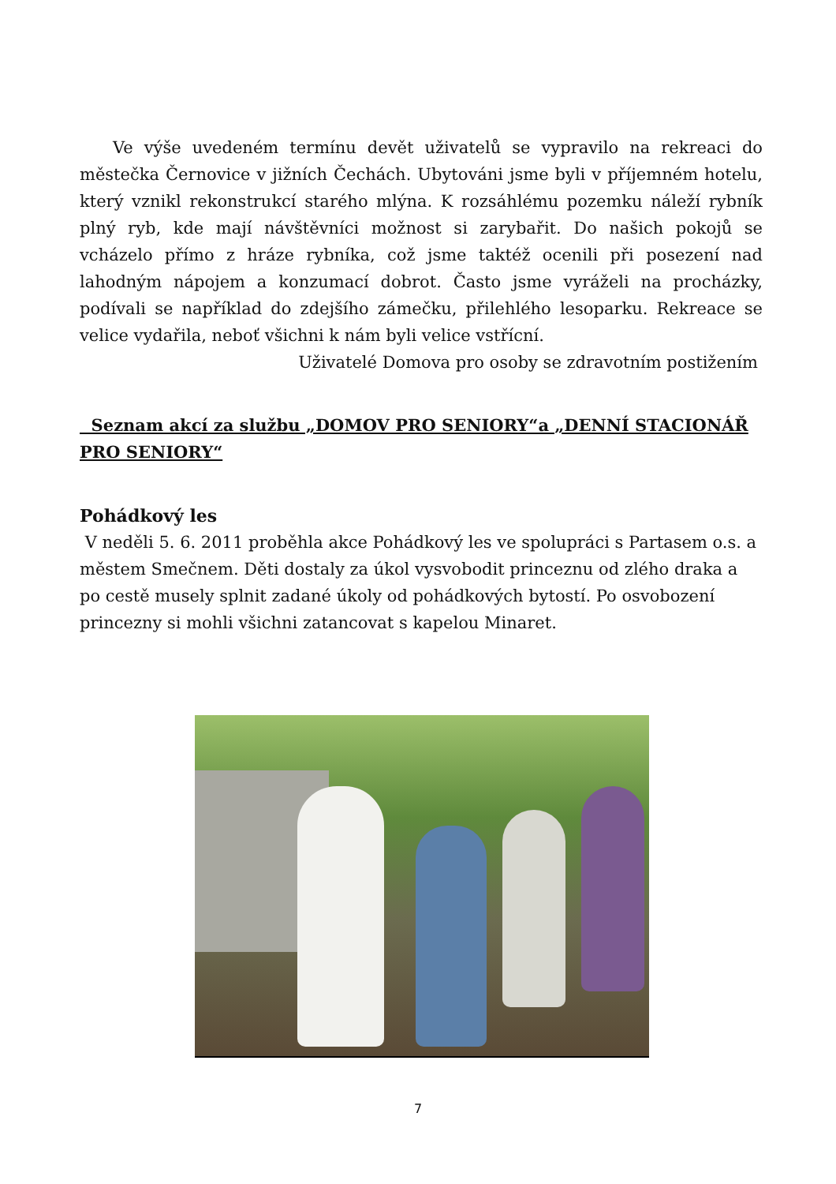Ve výše uvedeném termínu devět uživatelů se vypravilo na rekreaci do městečka Černovice v jižních Čechách. Ubytováni jsme byli v příjemném hotelu, který vznikl rekonstrukcí starého mlýna. K rozsáhlému pozemku náleží rybník plný ryb, kde mají návštěvníci možnost si zarybařit. Do našich pokojů se vcházelo přímo z hráze rybníka, což jsme taktéž ocenili při posezení nad lahodným nápojem a konzumací dobrot. Často jsme vyráželi na procházky, podívali se například do zdejšího zámečku, přilehlého lesoparku. Rekreace se velice vydařila, neboť všichni k nám byli velice vstřícní.
Uživatelé Domova pro osoby se zdravotním postižením
Seznam akcí za službu „DOMOV PRO SENIORY“a „DENNÍ STACIONÁŘ PRO SENIORY“
Pohádkový les
V neděli 5. 6. 2011 proběhla akce Pohádkový les ve spolupráci s Partasem o.s. a městem Smečnem. Děti dostaly za úkol vysvobodit princeznu od zlého draka a po cestě musely splnit zadané úkoly od pohádkových bytostí. Po osvobození princezny si mohli všichni zatancovat s kapelou Minaret.
7